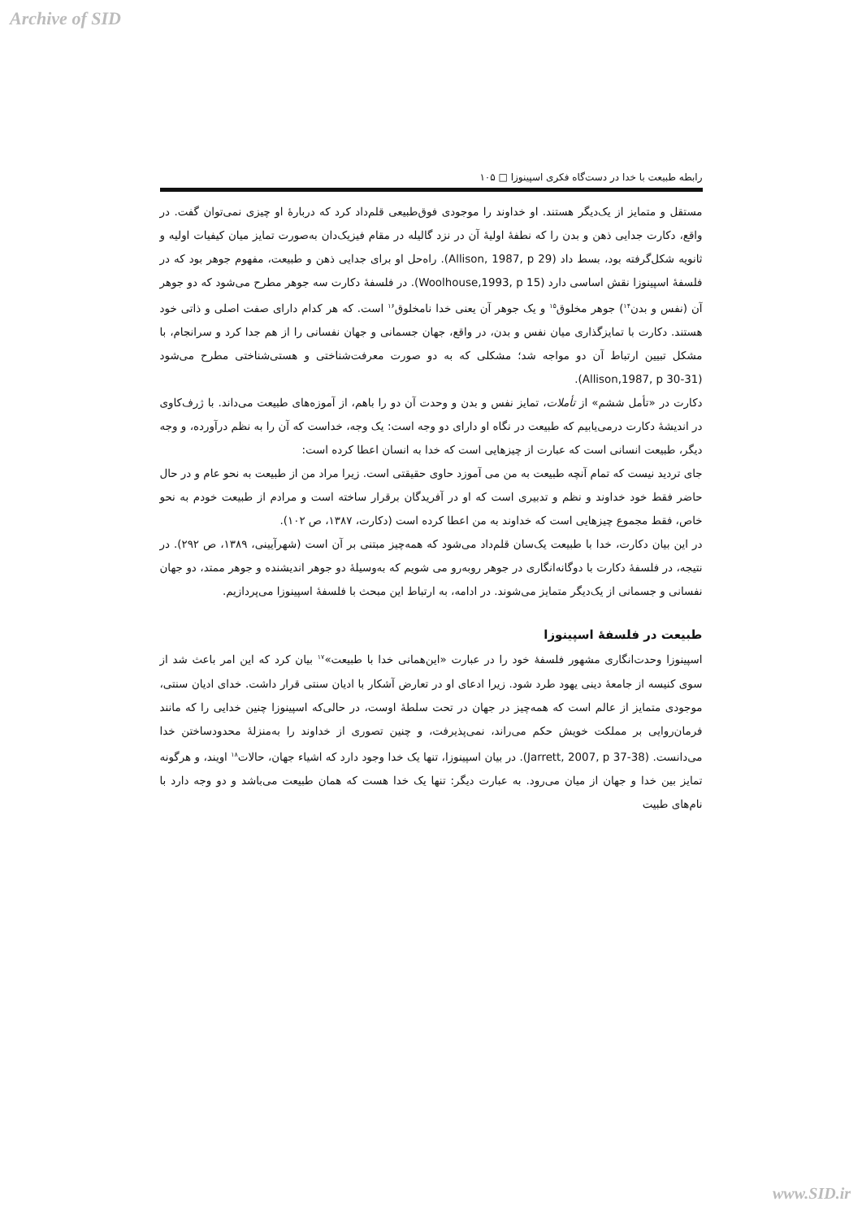Archive of SID
رابطه طبیعت با خدا در دست‌گاه فکری اسپینوزا □ ۱۰۵
مستقل و متمایز از یک‌دیگر هستند. او خداوند را موجودی فوق‌طبیعی قلم‌داد کرد که دربارهٔ او چیزی نمی‌توان گفت. در واقع، دکارت جدایی ذهن و بدن را که نطفهٔ اولیهٔ آن در نزد گالیله در مقام فیزیک‌دان به‌صورت تمایز میان کیفیات اولیه و ثانویه شکل‌گرفته بود، بسط داد (Allison, 1987, p 29). راه‌حل او برای جدایی ذهن و طبیعت، مفهوم جوهر بود که در فلسفهٔ اسپینوزا نقش اساسی دارد (Woolhouse,1993, p 15). در فلسفهٔ دکارت سه جوهر مطرح می‌شود که دو جوهر آن (نفس و بدن<sup>۱۴</sup>) جوهر مخلوق<sup>۱۵</sup> و یک جوهر آن یعنی خدا نامخلوق<sup>۱۶</sup> است. که هر کدام دارای صفت اصلی و ذاتی خود هستند. دکارت با تمایزگذاری میان نفس و بدن، در واقع، جهان جسمانی و جهان نفسانی را از هم جدا کرد و سرانجام، با مشکل تبیین ارتباط آن دو مواجه شد؛ مشکلی که به دو صورت معرفت‌شناختی و هستی‌شناختی مطرح می‌شود (Allison,1987, p 30-31).
دکارت در «تأمل ششم» از تأملات، تمایز نفس و بدن و وحدت آن دو را باهم، از آموزه‌های طبیعت می‌داند. با ژرف‌کاوی در اندیشهٔ دکارت درمی‌یابیم که طبیعت در نگاه او دارای دو وجه است: یک وجه، خداست که آن را به نظم درآورده، و وجه دیگر، طبیعت انسانی است که عبارت از چیزهایی است که خدا به انسان اعطا کرده است:
جای تردید نیست که تمام آنچه طبیعت به من می آموزد حاوی حقیقتی است. زیرا مراد من از طبیعت به نحو عام و در حال حاضر فقط خود خداوند و نظم و تدبیری است که او در آفریدگان برقرار ساخته است و مرادم از طبیعت خودم به نحو خاص، فقط مجموع چیزهایی است که خداوند به من اعطا کرده است (دکارت، ۱۳۸۷، ص ۱۰۲).
در این بیان دکارت، خدا با طبیعت یک‌سان قلم‌داد می‌شود که همه‌چیز مبتنی بر آن است (شهرآیینی، ۱۳۸۹، ص ۲۹۲). در نتیجه، در فلسفهٔ دکارت با دوگانه‌انگاری در جوهر روبه‌رو می شویم که به‌وسیلهٔ دو جوهر اندیشنده و جوهر ممتد، دو جهان نفسانی و جسمانی از یک‌دیگر متمایز می‌شوند. در ادامه، به ارتباط این مبحث با فلسفهٔ اسپینوزا می‌پردازیم.
طبیعت در فلسفهٔ اسپینوزا
اسپینوزا وحدت‌انگاری مشهور فلسفهٔ خود را در عبارت «این‌همانی خدا با طبیعت»<sup>۱۷</sup> بیان کرد که این امر باعث شد از سوی کنیسه از جامعهٔ دینی یهود طرد شود. زیرا ادعای او در تعارض آشکار با ادیان سنتی قرار داشت. خدای ادیان سنتی، موجودی متمایز از عالم است که همه‌چیز در جهان در تحت سلطهٔ اوست، در حالی‌که اسپینوزا چنین خدایی را که مانند فرمان‌روایی بر مملکت خویش حکم می‌راند، نمی‌پذیرفت، و چنین تصوری از خداوند را به‌منزلهٔ محدودساختن خدا می‌دانست. (Jarrett, 2007, p 37-38). در بیان اسپینوزا، تنها یک خدا وجود دارد که اشیاء جهان، حالات<sup>۱۸</sup> اویند، و هرگونه تمایز بین خدا و جهان از میان می‌رود. به عبارت دیگر: تنها یک خدا هست که همان طبیعت می‌باشد و دو وجه دارد با نام‌های طبیت
www.SID.ir